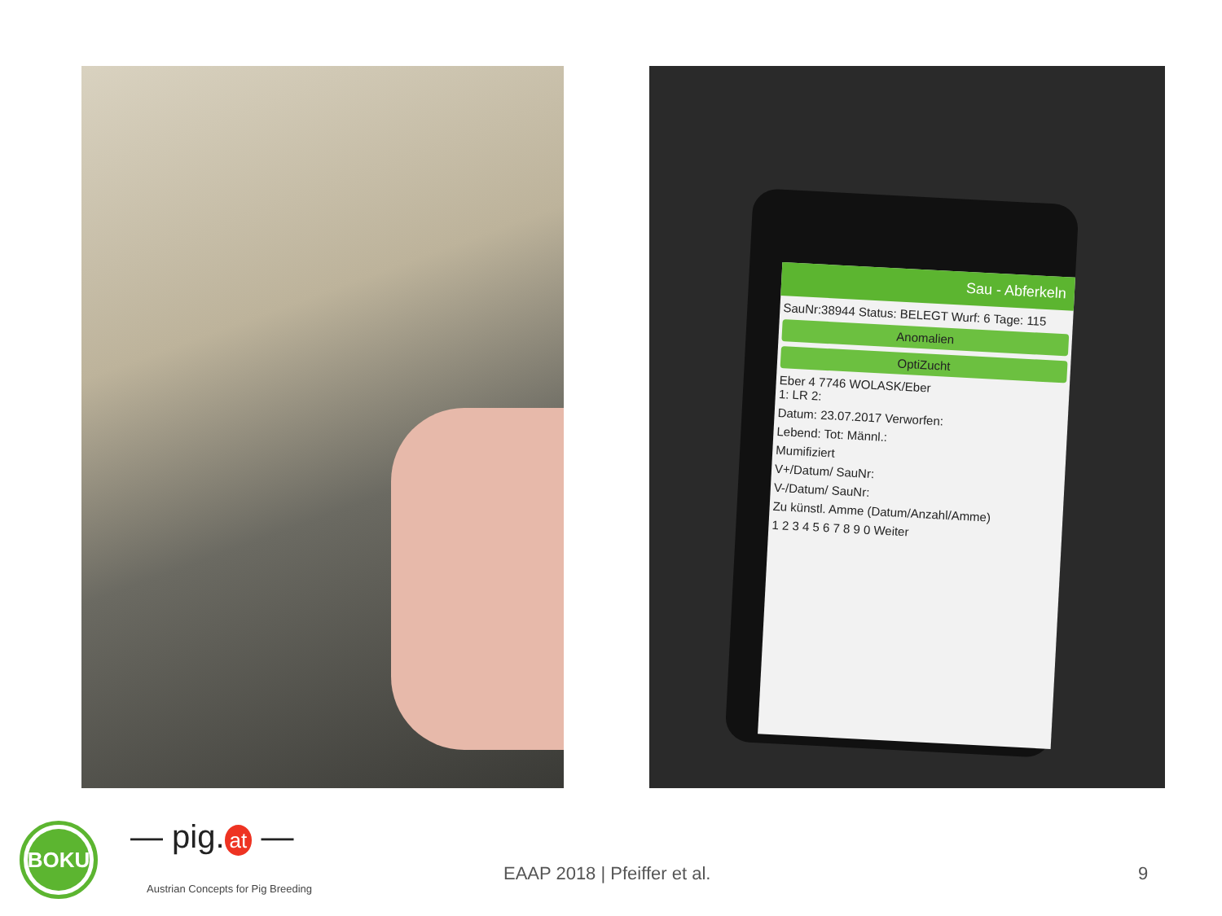Sau - Abferkeln
SauNr:38944 Status: BELEGT Wurf: 6 Tage: 115
Anomalien
OptiZucht
Eber 4 7746 WOLASK/Eber
1: LR 2:
Datum: 23.07.2017 Verworfen:
Lebend: Tot: Männl.:
Mumifiziert
V+/Datum/ SauNr:
V-/Datum/ SauNr:
Zu künstl. Amme (Datum/Anzahl/Amme)
1 2 3 4 5 6 7 8 9 0 Weiter
BOKU — pig. at —
Austrian Concepts for Pig Breeding
EAAP 2018 | Pfeiffer et al. 9